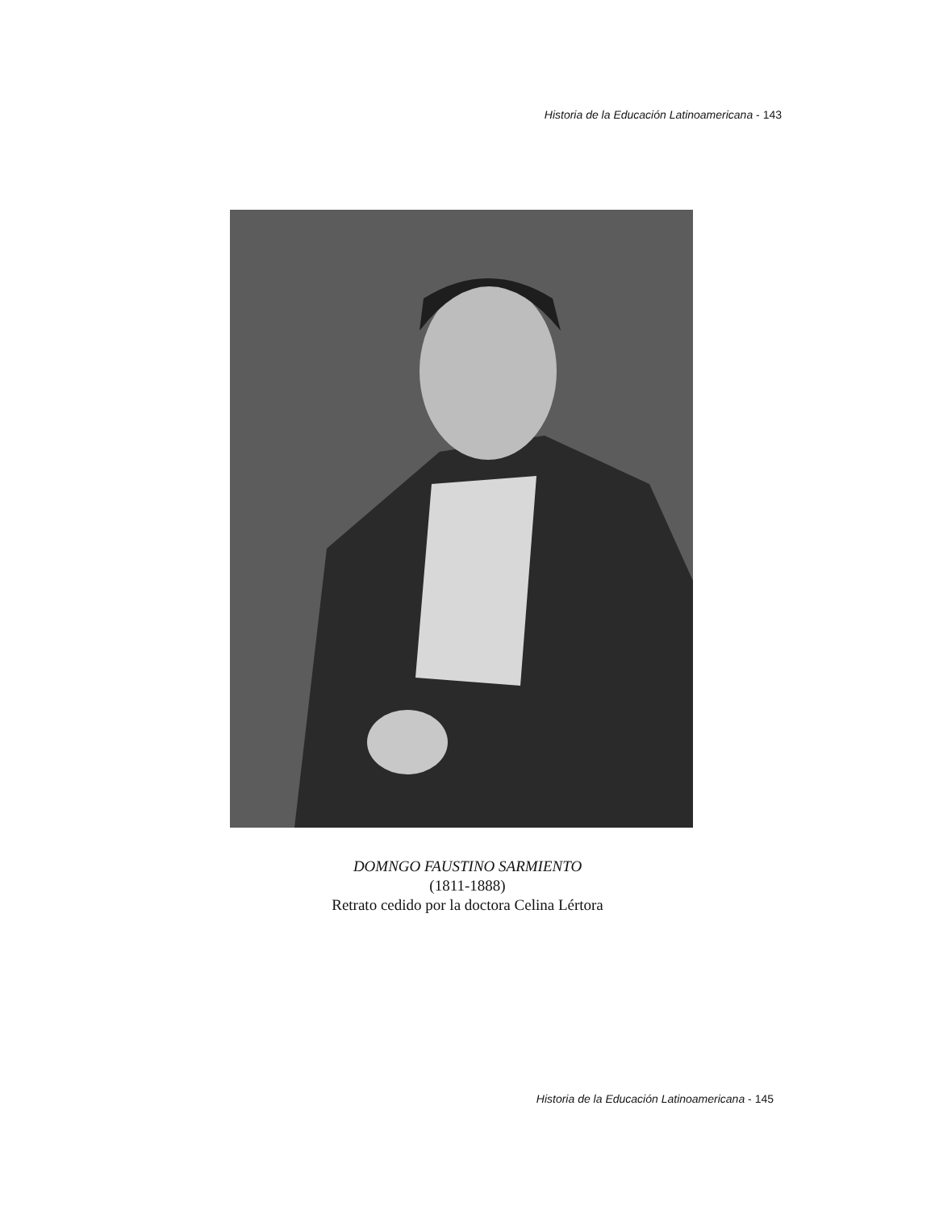Historia de la Educación Latinoamericana - 143
DOMNGO FAUSTINO SARMIENTO
(1811-1888)
Retrato cedido por la doctora Celina Lértora
Historia de la Educación Latinoamericana - 145